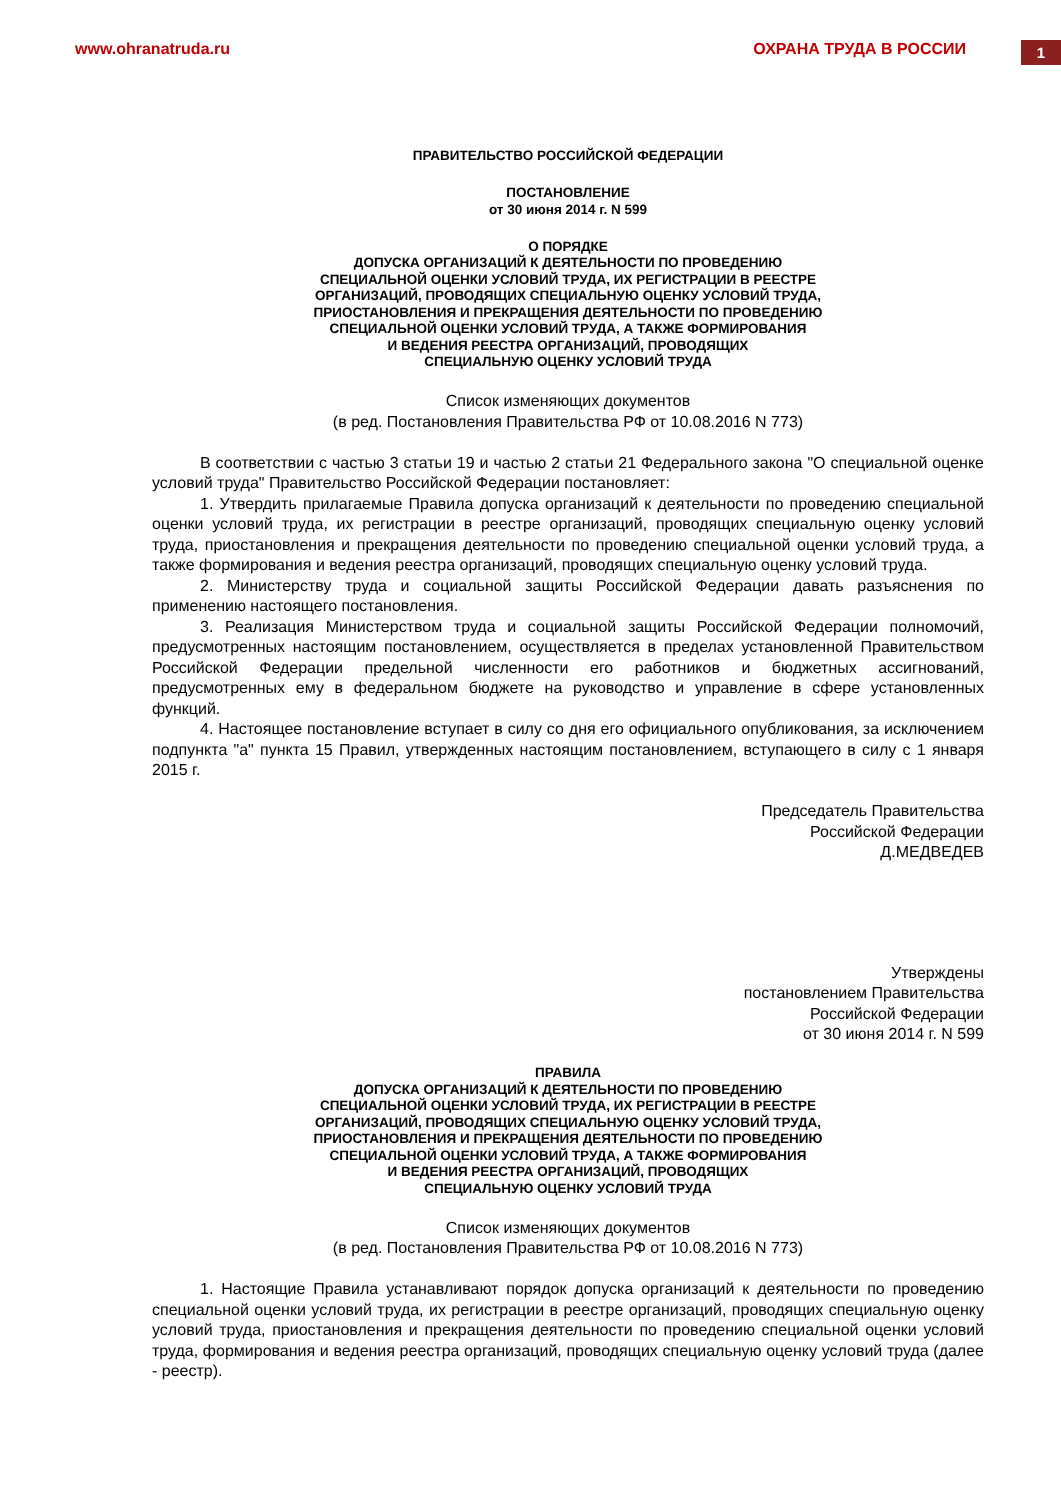www.ohranatruda.ru ОХРАНА ТРУДА В РОССИИ
1
ПРАВИТЕЛЬСТВО РОССИЙСКОЙ ФЕДЕРАЦИИ
ПОСТАНОВЛЕНИЕ
от 30 июня 2014 г. N 599
О ПОРЯДКЕ
ДОПУСКА ОРГАНИЗАЦИЙ К ДЕЯТЕЛЬНОСТИ ПО ПРОВЕДЕНИЮ
СПЕЦИАЛЬНОЙ ОЦЕНКИ УСЛОВИЙ ТРУДА, ИХ РЕГИСТРАЦИИ В РЕЕСТРЕ
ОРГАНИЗАЦИЙ, ПРОВОДЯЩИХ СПЕЦИАЛЬНУЮ ОЦЕНКУ УСЛОВИЙ ТРУДА,
ПРИОСТАНОВЛЕНИЯ И ПРЕКРАЩЕНИЯ ДЕЯТЕЛЬНОСТИ ПО ПРОВЕДЕНИЮ
СПЕЦИАЛЬНОЙ ОЦЕНКИ УСЛОВИЙ ТРУДА, А ТАКЖЕ ФОРМИРОВАНИЯ
И ВЕДЕНИЯ РЕЕСТРА ОРГАНИЗАЦИЙ, ПРОВОДЯЩИХ
СПЕЦИАЛЬНУЮ ОЦЕНКУ УСЛОВИЙ ТРУДА
Список изменяющих документов
(в ред. Постановления Правительства РФ от 10.08.2016 N 773)
В соответствии с частью 3 статьи 19 и частью 2 статьи 21 Федерального закона "О специальной оценке условий труда" Правительство Российской Федерации постановляет:
1. Утвердить прилагаемые Правила допуска организаций к деятельности по проведению специальной оценки условий труда, их регистрации в реестре организаций, проводящих специальную оценку условий труда, приостановления и прекращения деятельности по проведению специальной оценки условий труда, а также формирования и ведения реестра организаций, проводящих специальную оценку условий труда.
2. Министерству труда и социальной защиты Российской Федерации давать разъяснения по применению настоящего постановления.
3. Реализация Министерством труда и социальной защиты Российской Федерации полномочий, предусмотренных настоящим постановлением, осуществляется в пределах установленной Правительством Российской Федерации предельной численности его работников и бюджетных ассигнований, предусмотренных ему в федеральном бюджете на руководство и управление в сфере установленных функций.
4. Настоящее постановление вступает в силу со дня его официального опубликования, за исключением подпункта "а" пункта 15 Правил, утвержденных настоящим постановлением, вступающего в силу с 1 января 2015 г.
Председатель Правительства
Российской Федерации
Д.МЕДВЕДЕВ
Утверждены
постановлением Правительства
Российской Федерации
от 30 июня 2014 г. N 599
ПРАВИЛА
ДОПУСКА ОРГАНИЗАЦИЙ К ДЕЯТЕЛЬНОСТИ ПО ПРОВЕДЕНИЮ
СПЕЦИАЛЬНОЙ ОЦЕНКИ УСЛОВИЙ ТРУДА, ИХ РЕГИСТРАЦИИ В РЕЕСТРЕ
ОРГАНИЗАЦИЙ, ПРОВОДЯЩИХ СПЕЦИАЛЬНУЮ ОЦЕНКУ УСЛОВИЙ ТРУДА,
ПРИОСТАНОВЛЕНИЯ И ПРЕКРАЩЕНИЯ ДЕЯТЕЛЬНОСТИ ПО ПРОВЕДЕНИЮ
СПЕЦИАЛЬНОЙ ОЦЕНКИ УСЛОВИЙ ТРУДА, А ТАКЖЕ ФОРМИРОВАНИЯ
И ВЕДЕНИЯ РЕЕСТРА ОРГАНИЗАЦИЙ, ПРОВОДЯЩИХ
СПЕЦИАЛЬНУЮ ОЦЕНКУ УСЛОВИЙ ТРУДА
Список изменяющих документов
(в ред. Постановления Правительства РФ от 10.08.2016 N 773)
1. Настоящие Правила устанавливают порядок допуска организаций к деятельности по проведению специальной оценки условий труда, их регистрации в реестре организаций, проводящих специальную оценку условий труда, приостановления и прекращения деятельности по проведению специальной оценки условий труда, формирования и ведения реестра организаций, проводящих специальную оценку условий труда (далее - реестр).